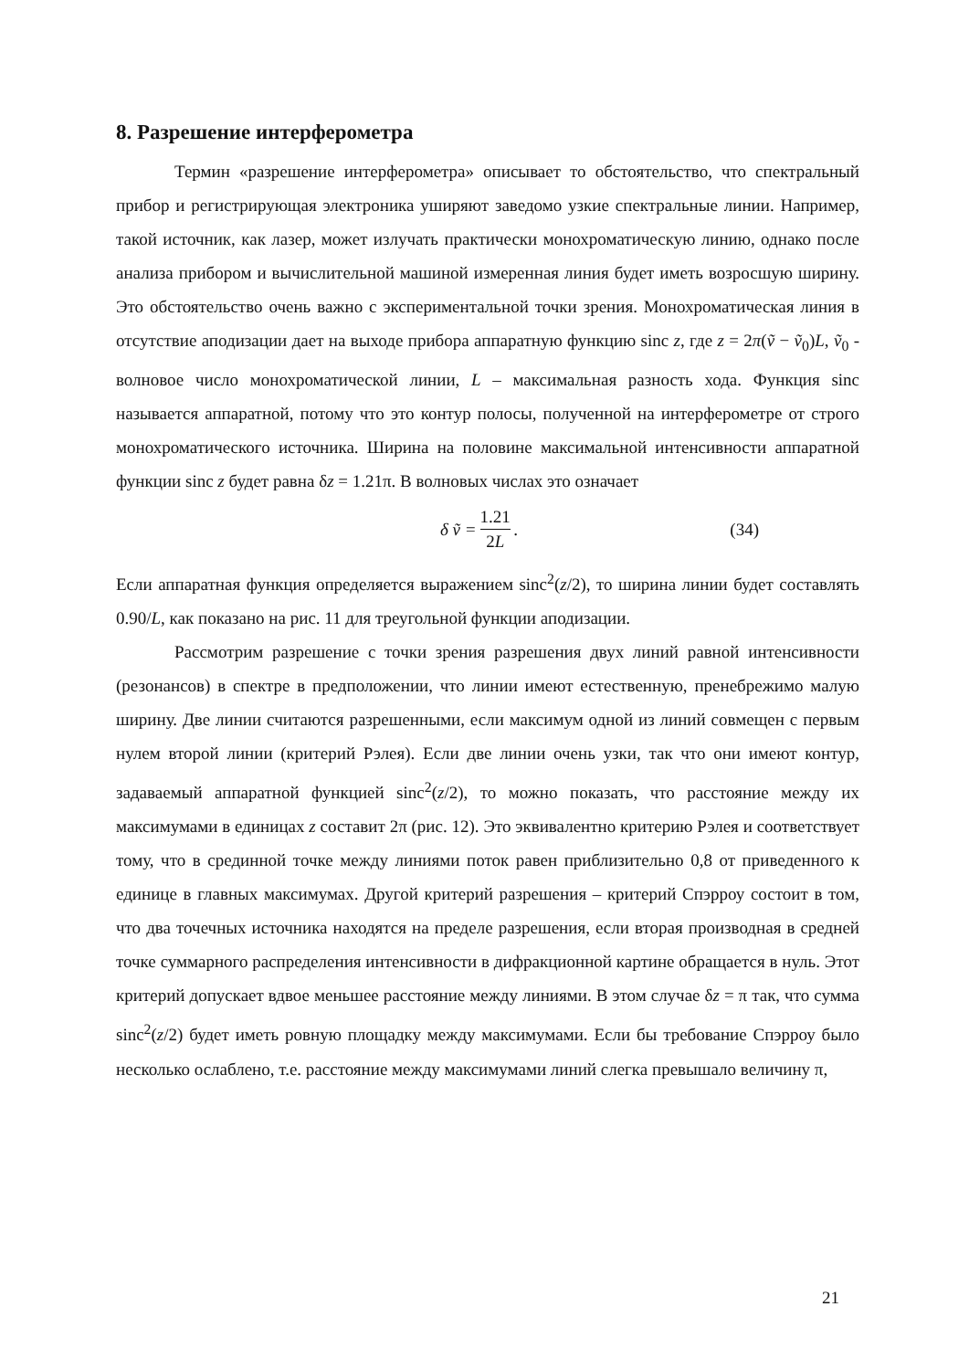8. Разрешение интерферометра
Термин «разрешение интерферометра» описывает то обстоятельство, что спектральный прибор и регистрирующая электроника уширяют заведомо узкие спектральные линии. Например, такой источник, как лазер, может излучать практически монохроматическую линию, однако после анализа прибором и вычислительной машиной измеренная линия будет иметь возросшую ширину. Это обстоятельство очень важно с экспериментальной точки зрения. Монохроматическая линия в отсутствие аподизации дает на выходе прибора аппаратную функцию sinc z, где z = 2π(ṽ − ṽ<sub>0</sub>)L, ṽ<sub>0</sub> - волновое число монохроматической линии, L – максимальная разность хода. Функция sinc называется аппаратной, потому что это контур полосы, полученной на интерферометре от строго монохроматического источника. Ширина на половине максимальной интенсивности аппаратной функции sinc z будет равна δz = 1.21π. В волновых числах это означает
δ ṽ = 1.21 2L. (34)
Если аппаратная функция определяется выражением sinc<sup>2</sup>(z/2), то ширина линии будет составлять 0.90/L, как показано на рис. 11 для треугольной функции аподизации.
Рассмотрим разрешение с точки зрения разрешения двух линий равной интенсивности (резонансов) в спектре в предположении, что линии имеют естественную, пренебрежимо малую ширину. Две линии считаются разрешенными, если максимум одной из линий совмещен с первым нулем второй линии (критерий Рэлея). Если две линии очень узки, так что они имеют контур, задаваемый аппаратной функцией sinc<sup>2</sup>(z/2), то можно показать, что расстояние между их максимумами в единицах z составит 2π (рис. 12). Это эквивалентно критерию Рэлея и соответствует тому, что в срединной точке между линиями поток равен приблизительно 0,8 от приведенного к единице в главных максимумах. Другой критерий разрешения – критерий Спэрроу состоит в том, что два точечных источника находятся на пределе разрешения, если вторая производная в средней точке суммарного распределения интенсивности в дифракционной картине обращается в нуль. Этот критерий допускает вдвое меньшее расстояние между линиями. В этом случае δz = π так, что сумма sinc<sup>2</sup>(z/2) будет иметь ровную площадку между максимумами. Если бы требование Спэрроу было несколько ослаблено, т.е. расстояние между максимумами линий слегка превышало величину π,
21